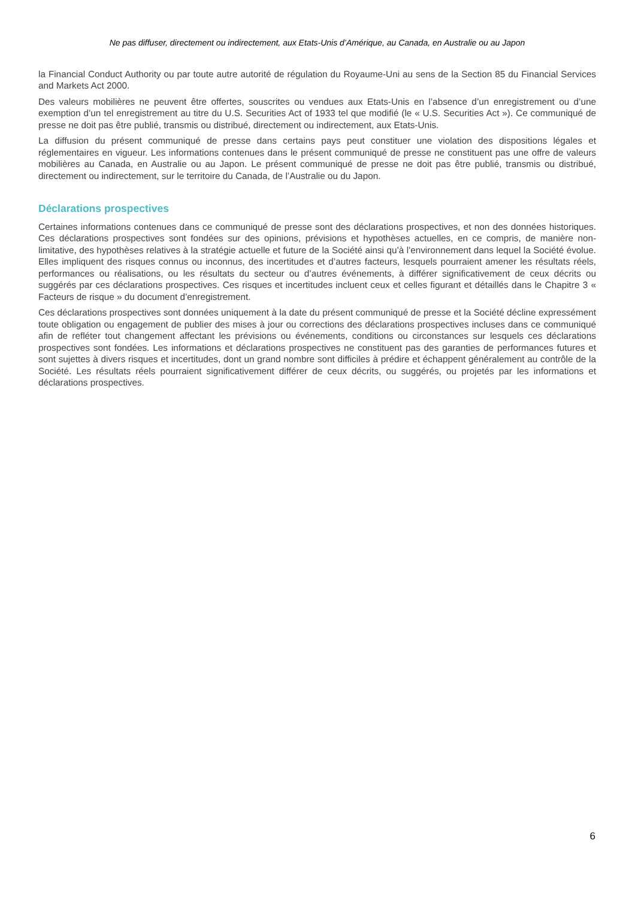Ne pas diffuser, directement ou indirectement, aux Etats-Unis d’Amérique, au Canada, en Australie ou au Japon
la Financial Conduct Authority ou par toute autre autorité de régulation du Royaume-Uni au sens de la Section 85 du Financial Services and Markets Act 2000.
Des valeurs mobilières ne peuvent être offertes, souscrites ou vendues aux Etats-Unis en l’absence d’un enregistrement ou d’une exemption d’un tel enregistrement au titre du U.S. Securities Act of 1933 tel que modifié (le « U.S. Securities Act »). Ce communiqué de presse ne doit pas être publié, transmis ou distribué, directement ou indirectement, aux Etats-Unis.
La diffusion du présent communiqué de presse dans certains pays peut constituer une violation des dispositions légales et réglementaires en vigueur. Les informations contenues dans le présent communiqué de presse ne constituent pas une offre de valeurs mobilières au Canada, en Australie ou au Japon. Le présent communiqué de presse ne doit pas être publié, transmis ou distribué, directement ou indirectement, sur le territoire du Canada, de l’Australie ou du Japon.
Déclarations prospectives
Certaines informations contenues dans ce communiqué de presse sont des déclarations prospectives, et non des données historiques. Ces déclarations prospectives sont fondées sur des opinions, prévisions et hypothèses actuelles, en ce compris, de manière non-limitative, des hypothèses relatives à la stratégie actuelle et future de la Société ainsi qu’à l'environnement dans lequel la Société évolue. Elles impliquent des risques connus ou inconnus, des incertitudes et d’autres facteurs, lesquels pourraient amener les résultats réels, performances ou réalisations, ou les résultats du secteur ou d’autres événements, à différer significativement de ceux décrits ou suggérés par ces déclarations prospectives. Ces risques et incertitudes incluent ceux et celles figurant et détaillés dans le Chapitre 3 « Facteurs de risque » du document d’enregistrement.
Ces déclarations prospectives sont données uniquement à la date du présent communiqué de presse et la Société décline expressément toute obligation ou engagement de publier des mises à jour ou corrections des déclarations prospectives incluses dans ce communiqué afin de refléter tout changement affectant les prévisions ou événements, conditions ou circonstances sur lesquels ces déclarations prospectives sont fondées. Les informations et déclarations prospectives ne constituent pas des garanties de performances futures et sont sujettes à divers risques et incertitudes, dont un grand nombre sont difficiles à prédire et échappent généralement au contrôle de la Société. Les résultats réels pourraient significativement différer de ceux décrits, ou suggérés, ou projetés par les informations et déclarations prospectives.
6